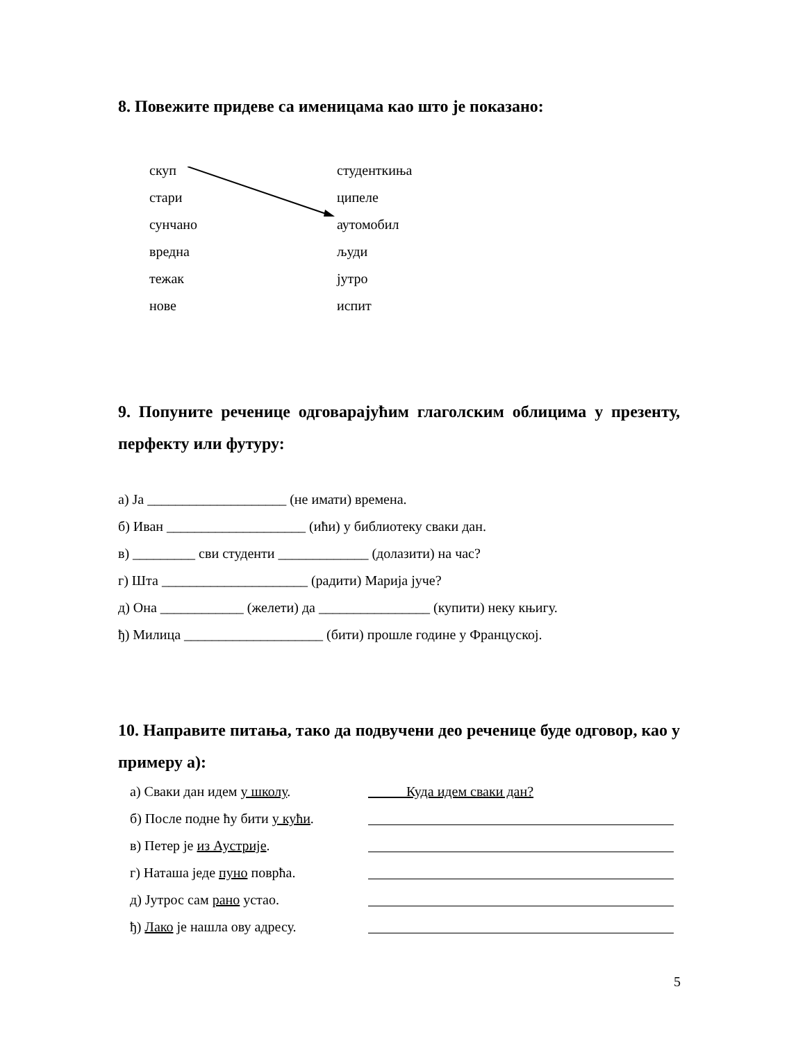8. Повежите придеве са именицама као што је показано:
скуп студенткиња
стари ципеле
сунчано аутомобил
вредна људи
тежак јутро
нове испит
9. Попуните реченице одговарајућим глаголским облицима у презенту, перфекту или футуру:
а) Ја ____________________ (не имати) времена.
б) Иван ____________________ (ићи) у библиотеку сваки дан.
в) _________ сви студенти _____________ (долазити) на час?
г) Шта _____________________ (радити) Марија јуче?
д) Она ____________ (желети) да ________________ (купити) неку књигу.
ђ) Милица ____________________ (бити) прошле године у Француској.
10. Направите питања, тако да подвучени део реченице буде одговор, као у примеру а):
а) Сваки дан идем у школу. Куда идем сваки дан?
б) После подне ћу бити у кући.
в) Петер је из Аустрије.
г) Наташа једе пуно поврћа.
д) Јутрос сам рано устао.
ђ) Лако је нашла ову адресу.
5